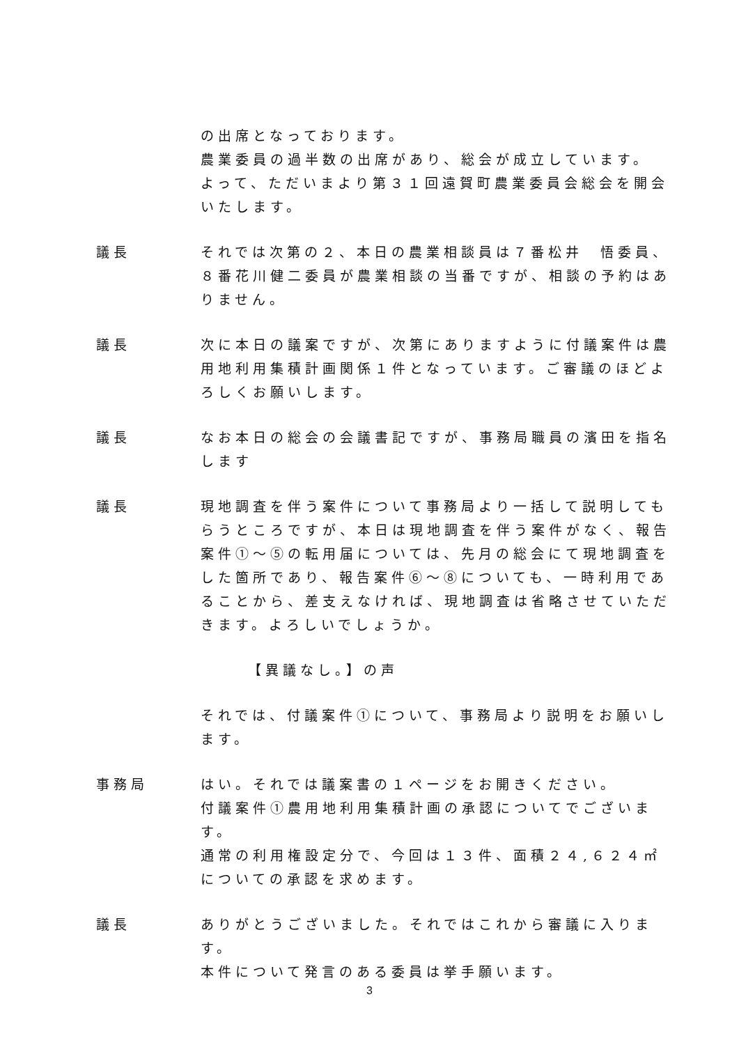の出席となっております。
農業委員の過半数の出席があり、総会が成立しています。
よって、ただいまより第３１回遠賀町農業委員会総会を開会いたします。
議長 それでは次第の２、本日の農業相談員は７番松井　悟委員、８番花川健二委員が農業相談の当番ですが、相談の予約はありません。
議長 次に本日の議案ですが、次第にありますように付議案件は農用地利用集積計画関係１件となっています。ご審議のほどよろしくお願いします。
議長 なお本日の総会の会議書記ですが、事務局職員の濱田を指名します
議長 現地調査を伴う案件について事務局より一括して説明してもらうところですが、本日は現地調査を伴う案件がなく、報告案件①～⑤の転用届については、先月の総会にて現地調査をした箇所であり、報告案件⑥～⑧についても、一時利用であることから、差支えなければ、現地調査は省略させていただきます。よろしいでしょうか。
【異議なし。】の声
それでは、付議案件①について、事務局より説明をお願いします。
事務局 はい。それでは議案書の１ページをお開きください。
付議案件①農用地利用集積計画の承認についてでございます。
通常の利用権設定分で、今回は１３件、面積２４,６２４㎡についての承認を求めます。
議長 ありがとうございました。それではこれから審議に入ります。
本件について発言のある委員は挙手願います。
3